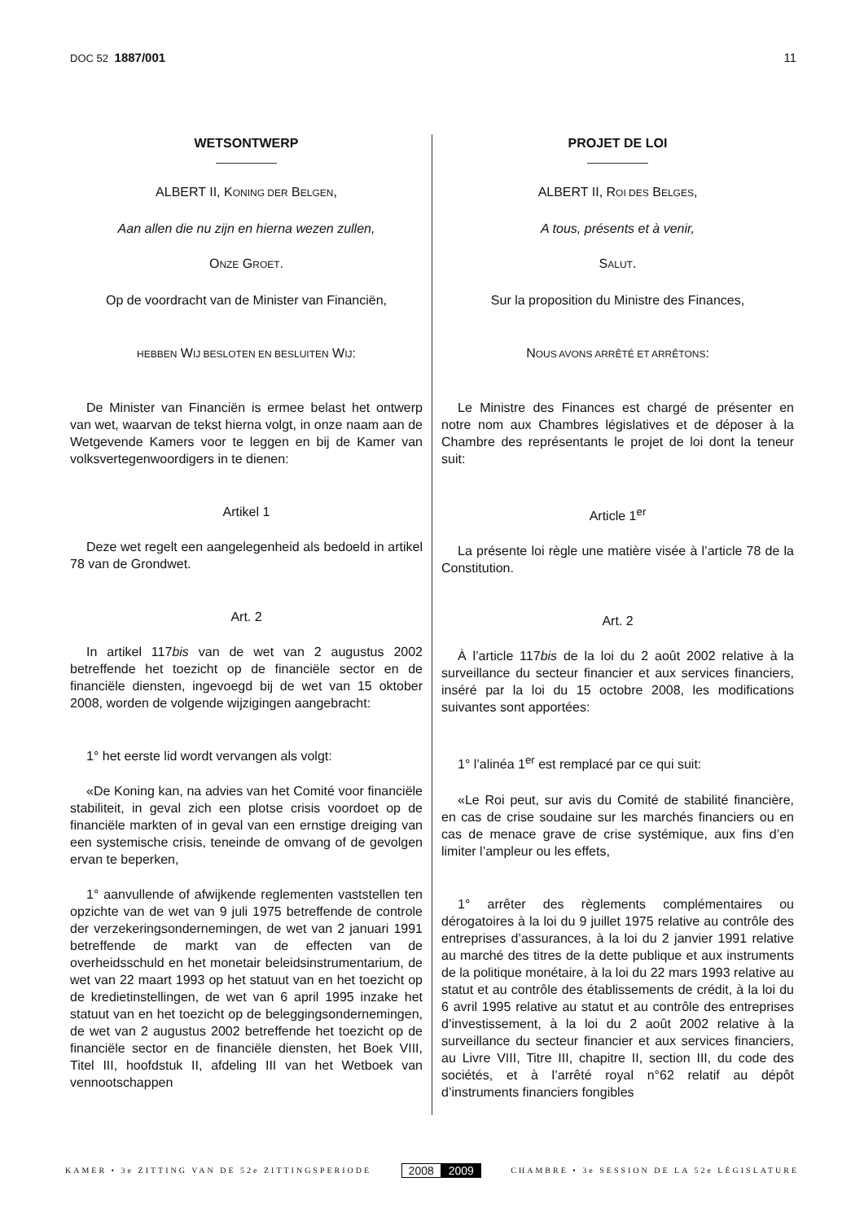DOC 52 1887/001 11
WETSONTWERP
ALBERT II, KONING DER BELGEN,
Aan allen die nu zijn en hierna wezen zullen,
ONZE GROET.
Op de voordracht van de Minister van Financiën,
HEBBEN WIJ BESLOTEN EN BESLUITEN WIJ:
De Minister van Financiën is ermee belast het ontwerp van wet, waarvan de tekst hierna volgt, in onze naam aan de Wetgevende Kamers voor te leggen en bij de Kamer van volksvertegenwoordigers in te dienen:
Artikel 1
Deze wet regelt een aangelegenheid als bedoeld in artikel 78 van de Grondwet.
Art. 2
In artikel 117bis van de wet van 2 augustus 2002 betreffende het toezicht op de financiële sector en de financiële diensten, ingevoegd bij de wet van 15 oktober 2008, worden de volgende wijzigingen aangebracht:
1° het eerste lid wordt vervangen als volgt:
«De Koning kan, na advies van het Comité voor financiële stabiliteit, in geval zich een plotse crisis voordoet op de financiële markten of in geval van een ernstige dreiging van een systemische crisis, teneinde de omvang of de gevolgen ervan te beperken,
1° aanvullende of afwijkende reglementen vaststellen ten opzichte van de wet van 9 juli 1975 betreffende de controle der verzekeringsondernemingen, de wet van 2 januari 1991 betreffende de markt van de effecten van de overheidsschuld en het monetair beleidsinstrumentarium, de wet van 22 maart 1993 op het statuut van en het toezicht op de kredietinstellingen, de wet van 6 april 1995 inzake het statuut van en het toezicht op de beleggingsondernemingen, de wet van 2 augustus 2002 betreffende het toezicht op de financiële sector en de financiële diensten, het Boek VIII, Titel III, hoofdstuk II, afdeling III van het Wetboek van vennootschappen
PROJET DE LOI
ALBERT II, ROI DES BELGES,
A tous, présents et à venir,
SALUT.
Sur la proposition du Ministre des Finances,
NOUS AVONS ARRÊTÉ ET ARRÊTONS:
Le Ministre des Finances est chargé de présenter en notre nom aux Chambres législatives et de déposer à la Chambre des représentants le projet de loi dont la teneur suit:
Article 1<sup>er</sup>
La présente loi règle une matière visée à l’article 78 de la Constitution.
Art. 2
À l’article 117bis de la loi du 2 août 2002 relative à la surveillance du secteur financier et aux services financiers, inséré par la loi du 15 octobre 2008, les modifications suivantes sont apportées:
1° l’alinéa 1<sup>er</sup> est remplacé par ce qui suit:
«Le Roi peut, sur avis du Comité de stabilité financière, en cas de crise soudaine sur les marchés financiers ou en cas de menace grave de crise systémique, aux fins d’en limiter l’ampleur ou les effets,
1° arrêter des règlements complémentaires ou dérogatoires à la loi du 9 juillet 1975 relative au contrôle des entreprises d’assurances, à la loi du 2 janvier 1991 relative au marché des titres de la dette publique et aux instruments de la politique monétaire, à la loi du 22 mars 1993 relative au statut et au contrôle des établissements de crédit, à la loi du 6 avril 1995 relative au statut et au contrôle des entreprises d’investissement, à la loi du 2 août 2002 relative à la surveillance du secteur financier et aux services financiers, au Livre VIII, Titre III, chapitre II, section III, du code des sociétés, et à l’arrêté royal n°62 relatif au dépôt d’instruments financiers fongibles
KAMER • 3e ZITTING VAN DE 52e ZITTINGSPERIODE
2008 2009
CHAMBRE • 3e SESSION DE LA 52e LÉGISLATURE